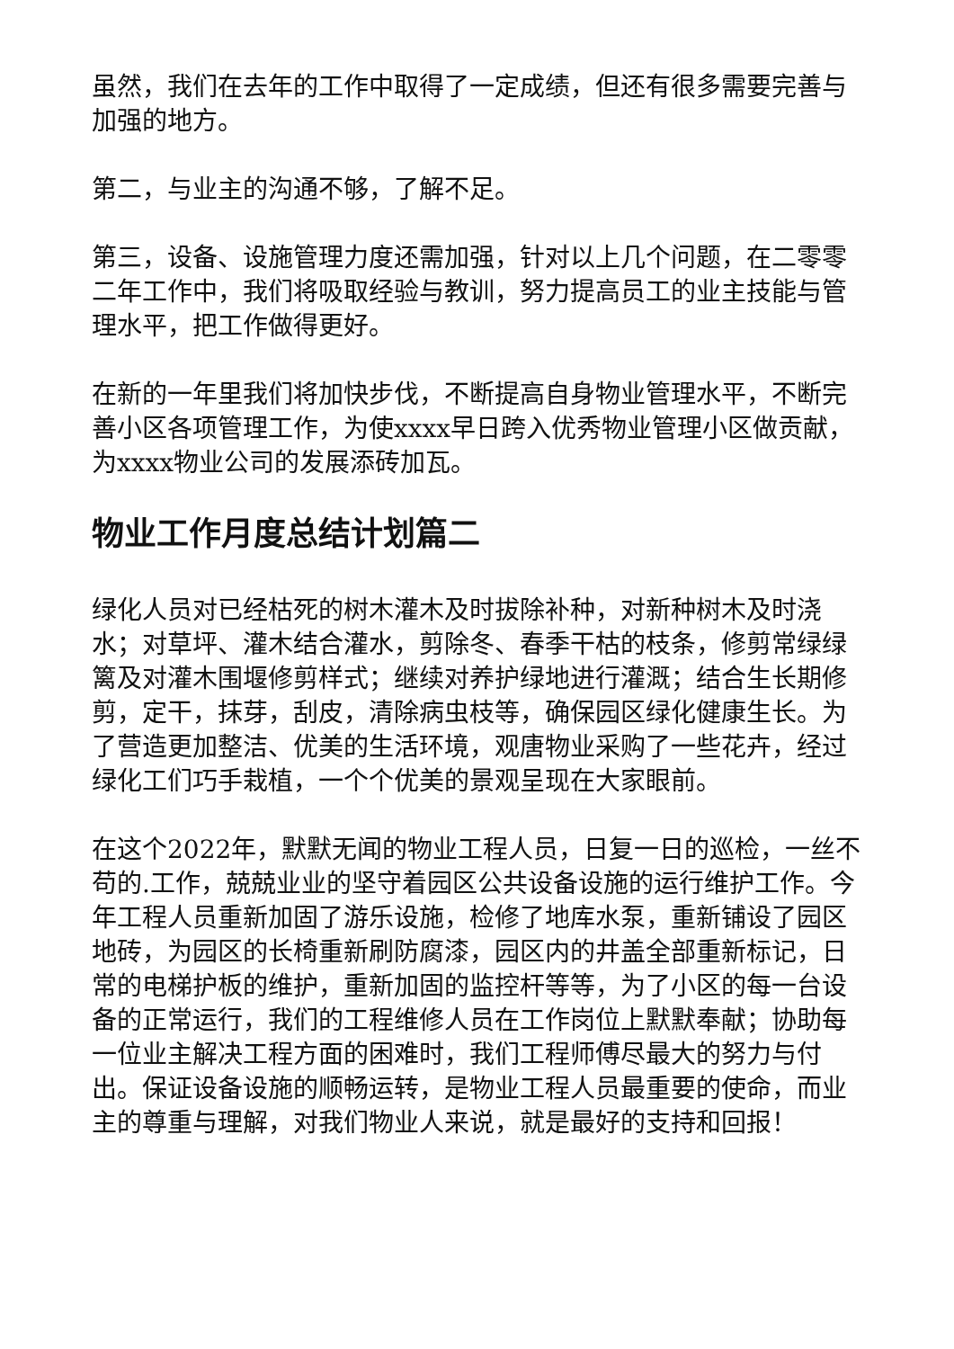虽然，我们在去年的工作中取得了一定成绩，但还有很多需要完善与加强的地方。
第二，与业主的沟通不够，了解不足。
第三，设备、设施管理力度还需加强，针对以上几个问题，在二零零二年工作中，我们将吸取经验与教训，努力提高员工的业主技能与管理水平，把工作做得更好。
在新的一年里我们将加快步伐，不断提高自身物业管理水平，不断完善小区各项管理工作，为使xxxx早日跨入优秀物业管理小区做贡献，为xxxx物业公司的发展添砖加瓦。
物业工作月度总结计划篇二
绿化人员对已经枯死的树木灌木及时拔除补种，对新种树木及时浇水；对草坪、灌木结合灌水，剪除冬、春季干枯的枝条，修剪常绿绿篱及对灌木围堰修剪样式；继续对养护绿地进行灌溉；结合生长期修剪，定干，抹芽，刮皮，清除病虫枝等，确保园区绿化健康生长。为了营造更加整洁、优美的生活环境，观唐物业采购了一些花卉，经过绿化工们巧手栽植，一个个优美的景观呈现在大家眼前。
在这个2022年，默默无闻的物业工程人员，日复一日的巡检，一丝不苟的.工作，兢兢业业的坚守着园区公共设备设施的运行维护工作。今年工程人员重新加固了游乐设施，检修了地库水泵，重新铺设了园区地砖，为园区的长椅重新刷防腐漆，园区内的井盖全部重新标记，日常的电梯护板的维护，重新加固的监控杆等等，为了小区的每一台设备的正常运行，我们的工程维修人员在工作岗位上默默奉献；协助每一位业主解决工程方面的困难时，我们工程师傅尽最大的努力与付出。保证设备设施的顺畅运转，是物业工程人员最重要的使命，而业主的尊重与理解，对我们物业人来说，就是最好的支持和回报！